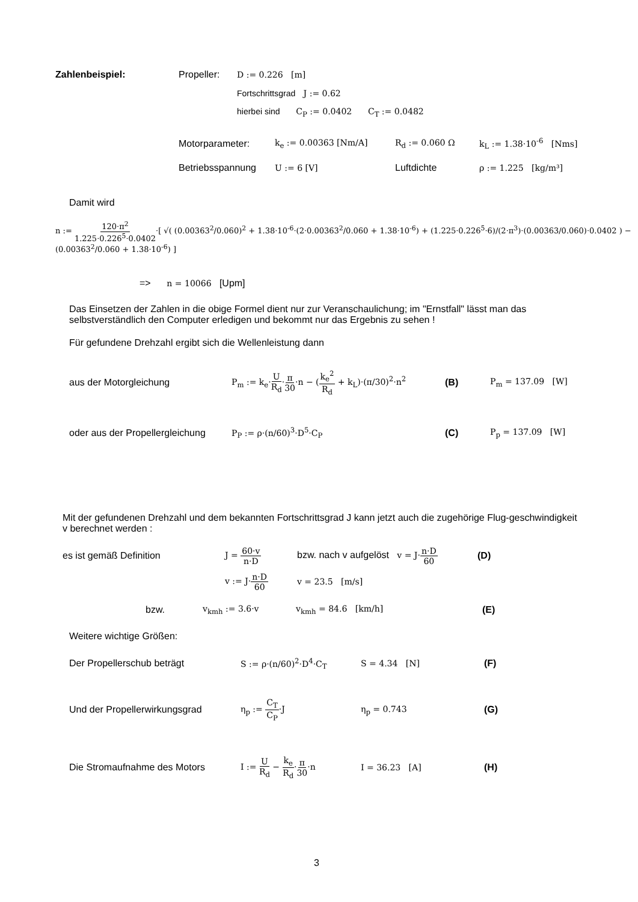Zahlenbeispiel: Propeller: D := 0.226 [m]
Fortschrittsgrad J := 0.62
hierbei sind C<sub>P</sub> := 0.0402 C<sub>T</sub> := 0.0482
Motorparameter: k<sub>e</sub> := 0.00363 [Nm/A] R<sub>d</sub> := 0.060 Ω k<sub>L</sub> := 1.38·10<sup>-6</sup> [Nms]
Betriebsspannung U := 6 [V] Luftdichte ρ := 1.225 [kg/m³]
Damit wird
n := 120·π<sup>2</sup> 1.225·0.226<sup>5</sup>·0.0402·[ √( (0.00363<sup>2</sup>/0.060)<sup>2</sup> + 1.38·10<sup>-6</sup>·(2·0.00363<sup>2</sup>/0.060 + 1.38·10<sup>-6</sup>) + (1.225·0.226<sup>5</sup>·6)/(2·π<sup>3</sup>)·(0.00363/0.060)·0.0402 ) − (0.00363<sup>2</sup>/0.060 + 1.38·10<sup>-6</sup>) ]
=> n = 10066 [Upm]
Das Einsetzen der Zahlen in die obige Formel dient nur zur Veranschaulichung; im "Ernstfall" lässt man das selbstverständlich den Computer erledigen und bekommt nur das Ergebnis zu sehen !
Für gefundene Drehzahl ergibt sich die Wellenleistung dann
aus der Motorgleichung P<sub>m</sub> := k<sub>e</sub>·U R<sub>d</sub>·π 30·n − (k<sub>e</sub><sup>2</sup> R<sub>d</sub> + k<sub>L</sub>)·(π/30)<sup>2</sup>·n<sup>2</sup> (B) P<sub>m</sub> = 137.09 [W]
oder aus der Propellergleichung P<sub>P</sub> := ρ·(n/60)<sup>3</sup>·D<sup>5</sup>·C<sub>P</sub> (C) P<sub>p</sub> = 137.09 [W]
Mit der gefundenen Drehzahl und dem bekannten Fortschrittsgrad J kann jetzt auch die zugehörige Flug-geschwindigkeit v berechnet werden :
es ist gemäß Definition J = 60·v n·D bzw. nach v aufgelöst v = J·n·D 60 (D)
v := J·n·D 60 v = 23.5 [m/s]
bzw. v<sub>kmh</sub> := 3.6·v v<sub>kmh</sub> = 84.6 [km/h] (E)
Weitere wichtige Größen:
Der Propellerschub beträgt S := ρ·(n/60)<sup>2</sup>·D<sup>4</sup>·C<sub>T</sub> S = 4.34 [N] (F)
Und der Propellerwirkungsgrad η<sub>p</sub> := C<sub>T</sub> C<sub>P</sub>·J η<sub>p</sub> = 0.743 (G)
Die Stromaufnahme des Motors I := U R<sub>d</sub> − k<sub>e</sub> R<sub>d</sub>·π 30·n I = 36.23 [A] (H)
3